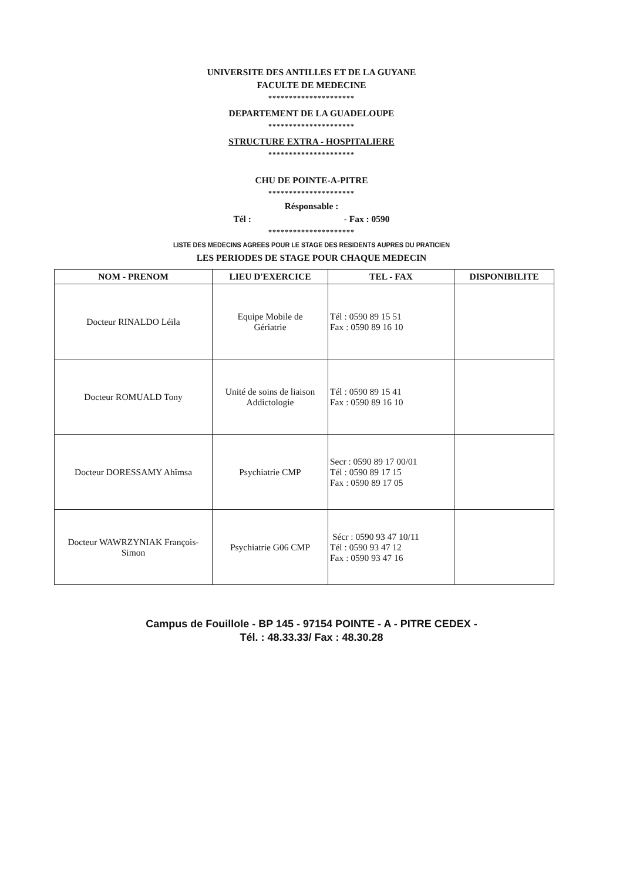UNIVERSITE DES ANTILLES ET DE LA GUYANE
FACULTE DE MEDECINE
*********************
DEPARTEMENT DE LA GUADELOUPE
*********************
STRUCTURE EXTRA - HOSPITALIERE
*********************
CHU DE POINTE-A-PITRE
*********************
Résponsable :
Tél : - Fax : 0590
*********************
LISTE DES MEDECINS AGREES POUR LE STAGE DES RESIDENTS AUPRES DU PRATICIEN
LES PERIODES DE STAGE POUR CHAQUE MEDECIN
| NOM - PRENOM | LIEU D'EXERCICE | TEL - FAX | DISPONIBILITE |
| --- | --- | --- | --- |
| Docteur RINALDO Léïla | Equipe Mobile de Gériatrie | Tél : 0590 89 15 51 Fax : 0590 89 16 10 | |
| Docteur ROMUALD Tony | Unité de soins de liaison Addictologie | Tél : 0590 89 15 41 Fax : 0590 89 16 10 | |
| Docteur DORESSAMY Ahîmsa | Psychiatrie CMP | Secr : 0590 89 17 00/01 Tél : 0590 89 17 15 Fax : 0590 89 17 05 | |
| Docteur WAWRZYNIAK François- Simon | Psychiatrie G06 CMP | Sécr : 0590 93 47 10/11 Tél : 0590 93 47 12 Fax : 0590 93 47 16 | |
Campus de Fouillole - BP 145 - 97154 POINTE - A - PITRE CEDEX -
Tél. : 48.33.33/ Fax : 48.30.28